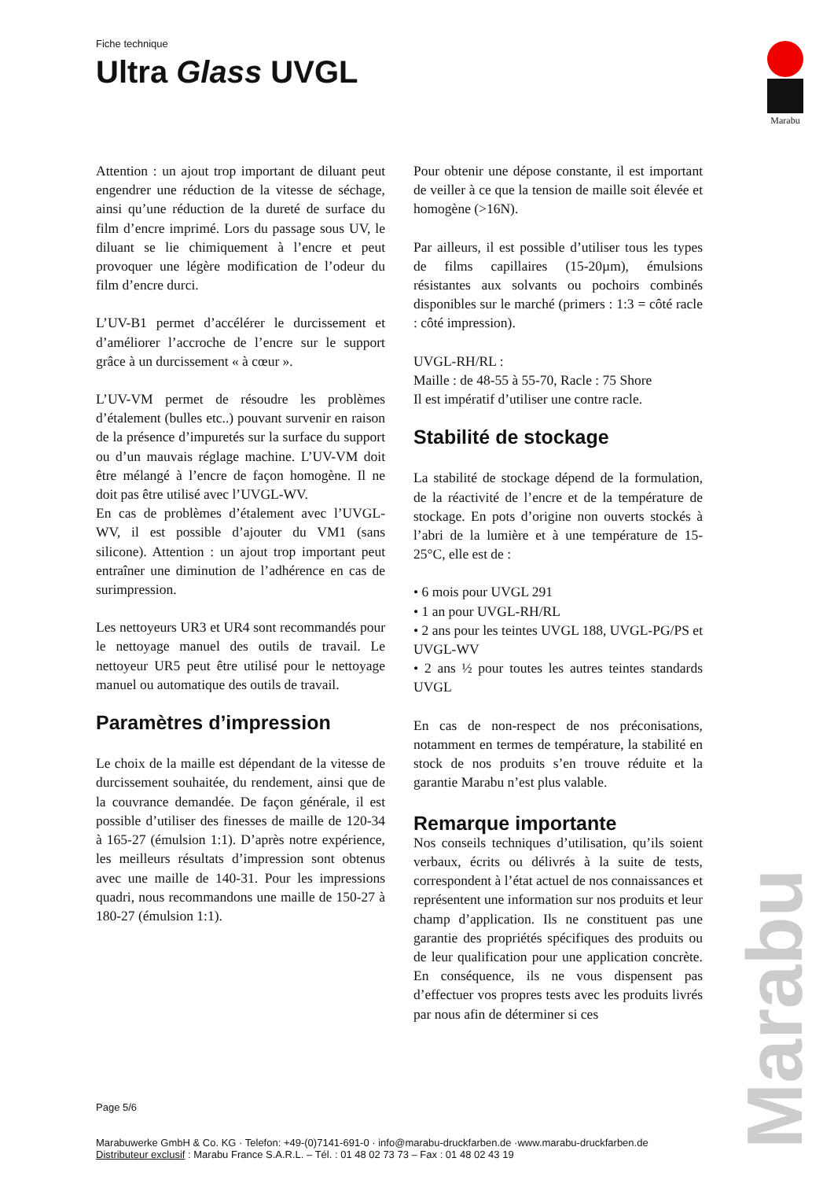Fiche technique
Ultra Glass UVGL
Marabu
Attention : un ajout trop important de diluant peut engendrer une réduction de la vitesse de séchage, ainsi qu’une réduction de la dureté de surface du film d’encre imprimé. Lors du passage sous UV, le diluant se lie chimiquement à l’encre et peut provoquer une légère modification de l’odeur du film d’encre durci.
L’UV-B1 permet d’accélérer le durcissement et d’améliorer l’accroche de l’encre sur le support grâce à un durcissement « à cœur ».
L’UV-VM permet de résoudre les problèmes d’étalement (bulles etc..) pouvant survenir en raison de la présence d’impuretés sur la surface du support ou d’un mauvais réglage machine. L’UV-VM doit être mélangé à l’encre de façon homogène. Il ne doit pas être utilisé avec l’UVGL-WV.
En cas de problèmes d’étalement avec l’UVGL-WV, il est possible d’ajouter du VM1 (sans silicone). Attention : un ajout trop important peut entraîner une diminution de l’adhérence en cas de surimpression.
Les nettoyeurs UR3 et UR4 sont recommandés pour le nettoyage manuel des outils de travail. Le nettoyeur UR5 peut être utilisé pour le nettoyage manuel ou automatique des outils de travail.
Paramètres d’impression
Le choix de la maille est dépendant de la vitesse de durcissement souhaitée, du rendement, ainsi que de la couvrance demandée. De façon générale, il est possible d’utiliser des finesses de maille de 120-34 à 165-27 (émulsion 1:1). D’après notre expérience, les meilleurs résultats d’impression sont obtenus avec une maille de 140-31. Pour les impressions quadri, nous recommandons une maille de 150-27 à 180-27 (émulsion 1:1).
Pour obtenir une dépose constante, il est important de veiller à ce que la tension de maille soit élevée et homogène (>16N).
Par ailleurs, il est possible d’utiliser tous les types de films capillaires (15-20µm), émulsions résistantes aux solvants ou pochoirs combinés disponibles sur le marché (primers : 1:3 = côté racle : côté impression).
UVGL-RH/RL :
Maille : de 48-55 à 55-70, Racle : 75 Shore
Il est impératif d’utiliser une contre racle.
Stabilité de stockage
La stabilité de stockage dépend de la formulation, de la réactivité de l’encre et de la température de stockage. En pots d’origine non ouverts stockés à l’abri de la lumière et à une température de 15-25°C, elle est de :
• 6 mois pour UVGL 291
• 1 an pour UVGL-RH/RL
• 2 ans pour les teintes UVGL 188, UVGL-PG/PS et UVGL-WV
• 2 ans ½ pour toutes les autres teintes standards UVGL
En cas de non-respect de nos préconisations, notamment en termes de température, la stabilité en stock de nos produits s’en trouve réduite et la garantie Marabu n’est plus valable.
Remarque importante
Nos conseils techniques d’utilisation, qu’ils soient verbaux, écrits ou délivrés à la suite de tests, correspondent à l’état actuel de nos connaissances et représentent une information sur nos produits et leur champ d’application. Ils ne constituent pas une garantie des propriétés spécifiques des produits ou de leur qualification pour une application concrète. En conséquence, ils ne vous dispensent pas d’effectuer vos propres tests avec les produits livrés par nous afin de déterminer si ces
Page 5/6
Marabuwerke GmbH & Co. KG · Telefon: +49-(0)7141-691-0 · info@marabu-druckfarben.de ·www.marabu-druckfarben.de
Distributeur exclusif : Marabu France S.A.R.L. – Tél. : 01 48 02 73 73 – Fax : 01 48 02 43 19
Marabu